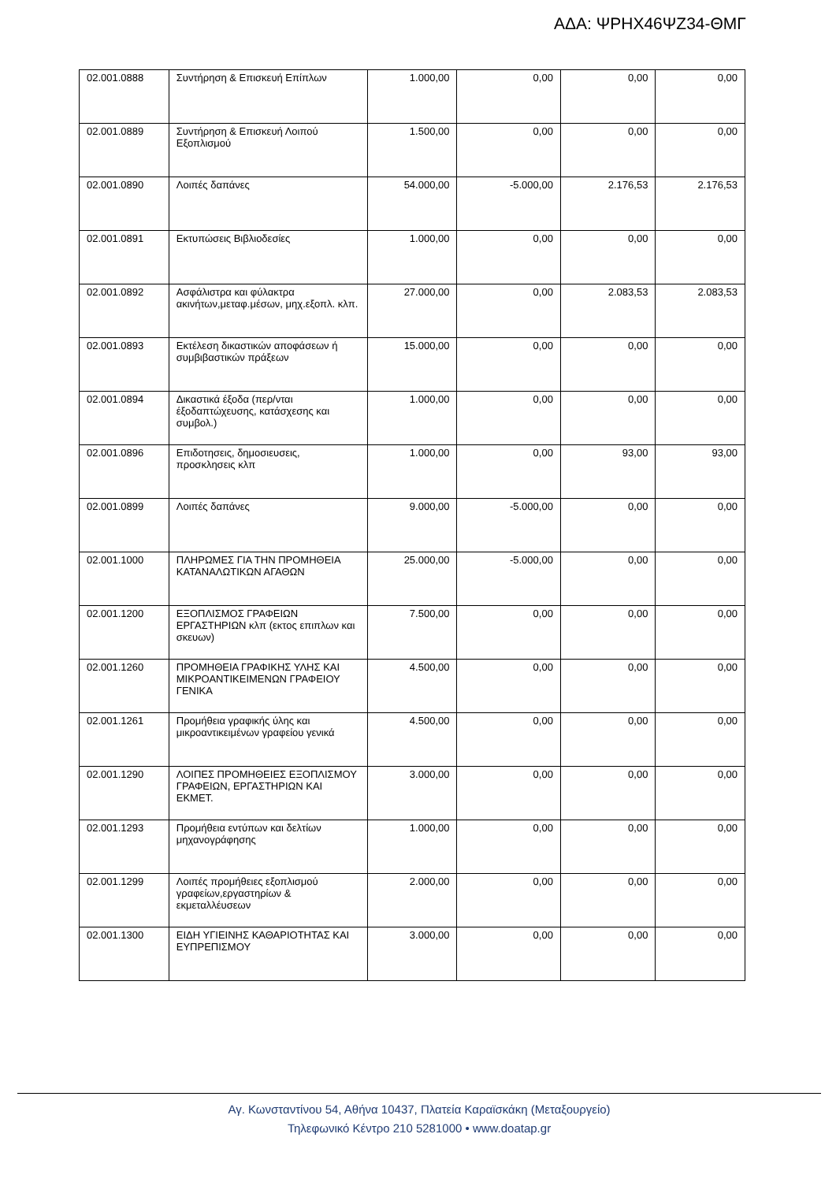ΑΔΑ: ΨΡΗΧ46ΨΖ34-ΘΜΓ
| 02.001.0888 | Συντήρηση & Επισκευή Επίπλων | 1.000,00 | 0,00 | 0,00 | 0,00 |
| 02.001.0889 | Συντήρηση & Επισκευή Λοιπού Εξοπλισμού | 1.500,00 | 0,00 | 0,00 | 0,00 |
| 02.001.0890 | Λοιπές δαπάνες | 54.000,00 | -5.000,00 | 2.176,53 | 2.176,53 |
| 02.001.0891 | Εκτυπώσεις Βιβλιοδεσίες | 1.000,00 | 0,00 | 0,00 | 0,00 |
| 02.001.0892 | Ασφάλιστρα και φύλακτρα ακινήτων,μεταφ.μέσων, μηχ.εξοπλ. κλπ. | 27.000,00 | 0,00 | 2.083,53 | 2.083,53 |
| 02.001.0893 | Εκτέλεση δικαστικών αποφάσεων ή συμβιβαστικών πράξεων | 15.000,00 | 0,00 | 0,00 | 0,00 |
| 02.001.0894 | Δικαστικά έξοδα (περ/νται έξοδαπτώχευσης, κατάσχεσης και συμβολ.) | 1.000,00 | 0,00 | 0,00 | 0,00 |
| 02.001.0896 | Επιδοτησεις, δημοσιευσεις, προσκλησεις κλπ | 1.000,00 | 0,00 | 93,00 | 93,00 |
| 02.001.0899 | Λοιπές δαπάνες | 9.000,00 | -5.000,00 | 0,00 | 0,00 |
| 02.001.1000 | ΠΛΗΡΩΜΕΣ ΓΙΑ ΤΗΝ ΠΡΟΜΗΘΕΙΑ ΚΑΤΑΝΑΛΩΤΙΚΩΝ ΑΓΑΘΩΝ | 25.000,00 | -5.000,00 | 0,00 | 0,00 |
| 02.001.1200 | ΕΞΟΠΛΙΣΜΟΣ ΓΡΑΦΕΙΩΝ ΕΡΓΑΣΤΗΡΙΩΝ κλπ (εκτος επιπλων και σκευων) | 7.500,00 | 0,00 | 0,00 | 0,00 |
| 02.001.1260 | ΠΡΟΜΗΘΕΙΑ ΓΡΑΦΙΚΗΣ ΥΛΗΣ ΚΑΙ ΜΙΚΡΟΑΝΤΙΚΕΙΜΕΝΩΝ ΓΡΑΦΕΙΟΥ ΓΕΝΙΚΑ | 4.500,00 | 0,00 | 0,00 | 0,00 |
| 02.001.1261 | Προμήθεια γραφικής ύλης και μικροαντικειμένων γραφείου γενικά | 4.500,00 | 0,00 | 0,00 | 0,00 |
| 02.001.1290 | ΛΟΙΠΕΣ ΠΡΟΜΗΘΕΙΕΣ ΕΞΟΠΛΙΣΜΟΥ ΓΡΑΦΕΙΩΝ, ΕΡΓΑΣΤΗΡΙΩΝ ΚΑΙ ΕΚΜΕΤ. | 3.000,00 | 0,00 | 0,00 | 0,00 |
| 02.001.1293 | Προμήθεια εντύπων και δελτίων μηχανογράφησης | 1.000,00 | 0,00 | 0,00 | 0,00 |
| 02.001.1299 | Λοιπές προμήθειες εξοπλισμού γραφείων,εργαστηρίων & εκμεταλλέυσεων | 2.000,00 | 0,00 | 0,00 | 0,00 |
| 02.001.1300 | ΕΙΔΗ ΥΓΙΕΙΝΗΣ ΚΑΘΑΡΙΟΤΗΤΑΣ ΚΑΙ ΕΥΠΡΕΠΙΣΜΟΥ | 3.000,00 | 0,00 | 0,00 | 0,00 |
Αγ. Κωνσταντίνου 54, Αθήνα 10437, Πλατεία Καραϊσκάκη (Μεταξουργείο)
Τηλεφωνικό Κέντρο 210 5281000 • www.doatap.gr